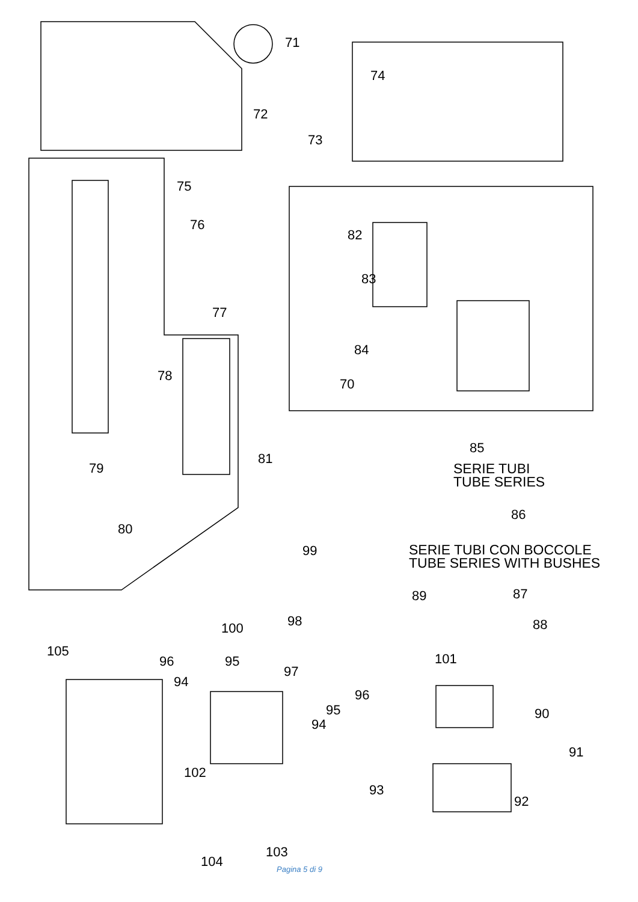71
72
74
73
75
76
77
78
79
80
82
83
84
70
81
85
SERIE TUBI
TUBE SERIES
86
99
SERIE TUBI CON BOCCOLE
TUBE SERIES WITH BUSHES
89 87
98 88 100
105
96 95 101
97
94
96
95 90
94
91
102
93
92
103
104 Pagina 5 di 9